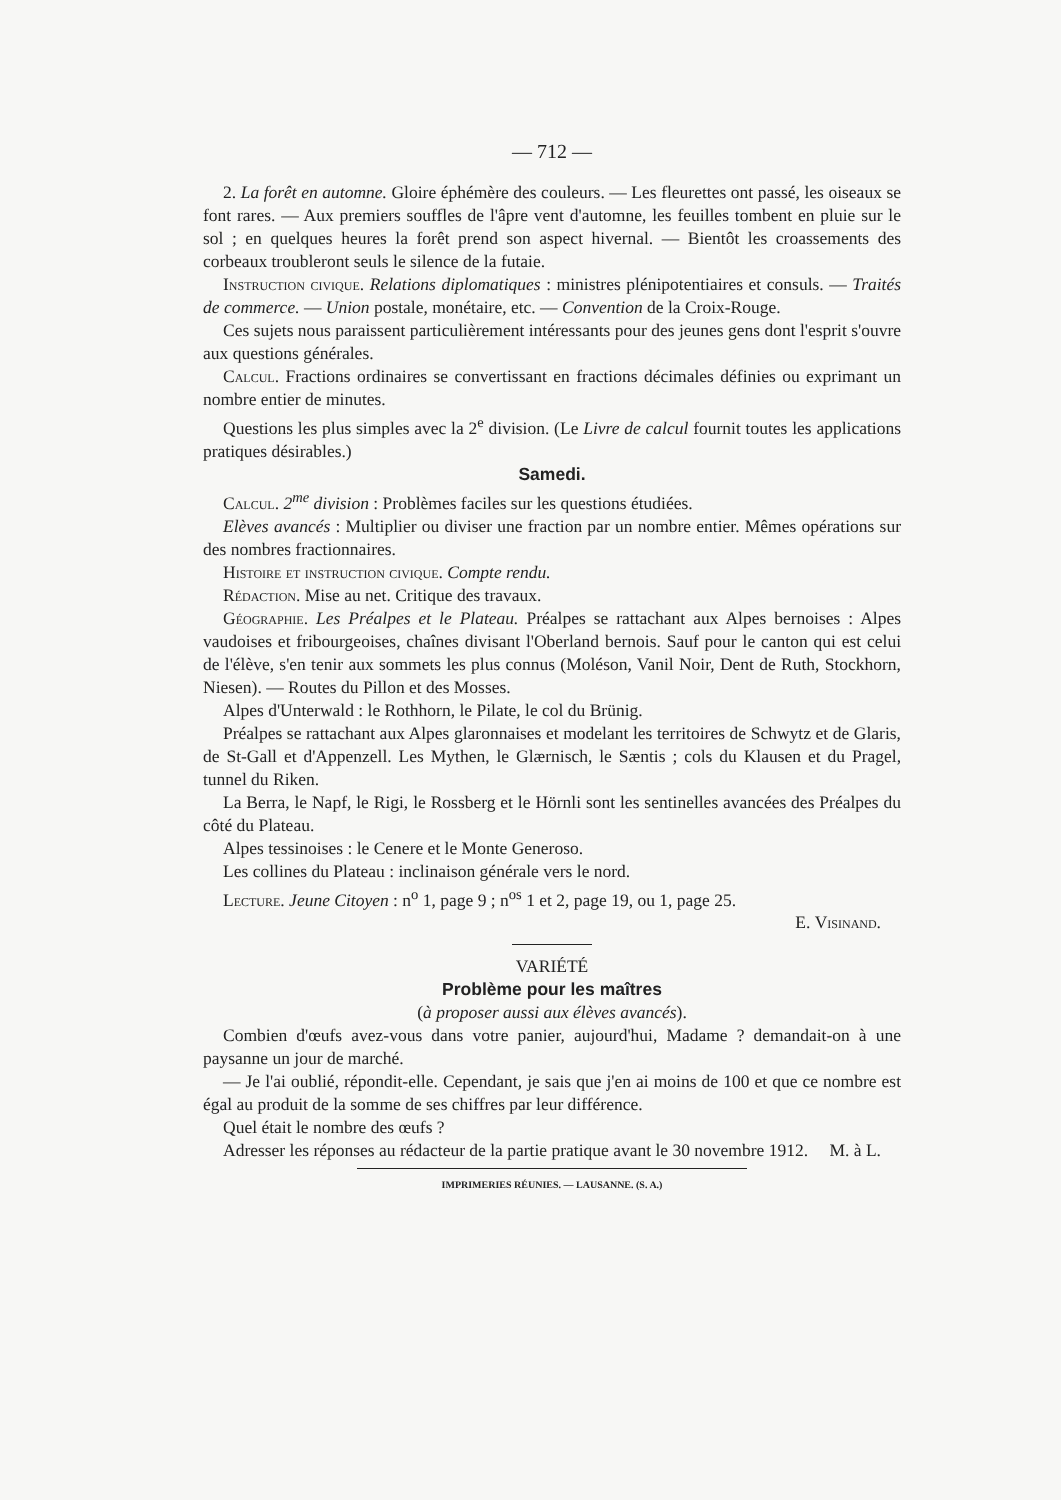— 712 —
2. La forêt en automne. Gloire éphémère des couleurs. — Les fleurettes ont passé, les oiseaux se font rares. — Aux premiers souffles de l'âpre vent d'automne, les feuilles tombent en pluie sur le sol ; en quelques heures la forêt prend son aspect hivernal. — Bientôt les croassements des corbeaux troubleront seuls le silence de la futaie.
Instruction civique. Relations diplomatiques : ministres plénipotentiaires et consuls. — Traités de commerce. — Union postale, monétaire, etc. — Convention de la Croix-Rouge.
Ces sujets nous paraissent particulièrement intéressants pour des jeunes gens dont l'esprit s'ouvre aux questions générales.
Calcul. Fractions ordinaires se convertissant en fractions décimales définies ou exprimant un nombre entier de minutes.
Questions les plus simples avec la 2<sup>e</sup> division. (Le Livre de calcul fournit toutes les applications pratiques désirables.)
Samedi.
Calcul. 2<sup>me</sup> division : Problèmes faciles sur les questions étudiées.
Elèves avancés : Multiplier ou diviser une fraction par un nombre entier. Mêmes opérations sur des nombres fractionnaires.
Histoire et instruction civique. Compte rendu.
Rédaction. Mise au net. Critique des travaux.
Géographie. Les Préalpes et le Plateau. Préalpes se rattachant aux Alpes bernoises : Alpes vaudoises et fribourgeoises, chaînes divisant l'Oberland bernois. Sauf pour le canton qui est celui de l'élève, s'en tenir aux sommets les plus connus (Moléson, Vanil Noir, Dent de Ruth, Stockhorn, Niesen). — Routes du Pillon et des Mosses.
Alpes d'Unterwald : le Rothhorn, le Pilate, le col du Brünig.
Préalpes se rattachant aux Alpes glaronnaises et modelant les territoires de Schwytz et de Glaris, de St-Gall et d'Appenzell. Les Mythen, le Glærnisch, le Sæntis ; cols du Klausen et du Pragel, tunnel du Riken.
La Berra, le Napf, le Rigi, le Rossberg et le Hörnli sont les sentinelles avancées des Préalpes du côté du Plateau.
Alpes tessinoises : le Cenere et le Monte Generoso.
Les collines du Plateau : inclinaison générale vers le nord.
Lecture. Jeune Citoyen : n<sup>o</sup> 1, page 9 ; n<sup>os</sup> 1 et 2, page 19, ou 1, page 25.
E. Visinand.
VARIÉTÉ
Problème pour les maîtres
(à proposer aussi aux élèves avancés).
Combien d'œufs avez-vous dans votre panier, aujourd'hui, Madame ? demandait-on à une paysanne un jour de marché.
— Je l'ai oublié, répondit-elle. Cependant, je sais que j'en ai moins de 100 et que ce nombre est égal au produit de la somme de ses chiffres par leur différence.
Quel était le nombre des œufs ?
Adresser les réponses au rédacteur de la partie pratique avant le 30 novembre 1912. M. à L.
IMPRIMERIES RÉUNIES. — LAUSANNE. (S. A.)